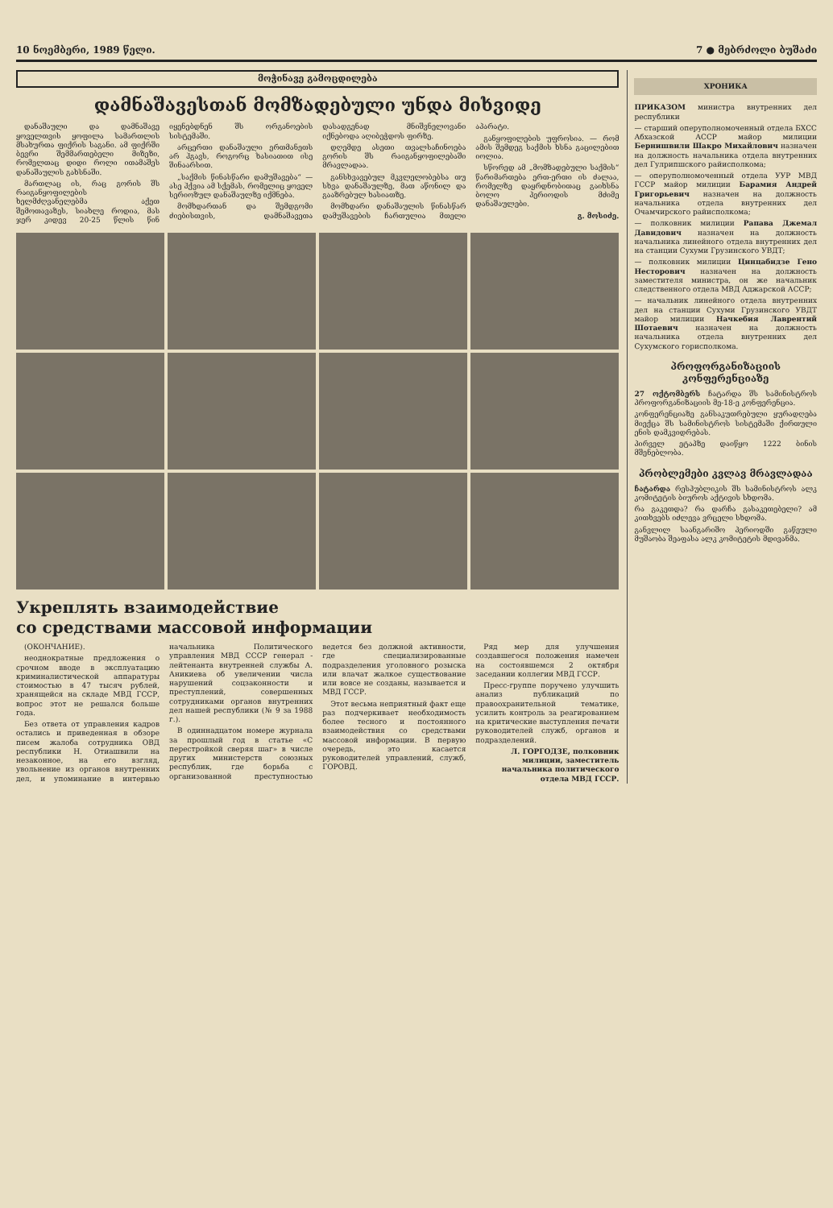10 ნოემბერი, 1989 წელი. 7 ● მებრძოლი ბუშაძი
მოჭინავე გამოცდილება
დამნაშავესთან მომზადებული უნდა მიხვიდე
დანაშაული და დამნაშავე ყოველთვის ყოფილა სამართლის მსახურთა ფიქრის საგანი. ამ ფიქრში ბევრი შემმართებელი მიზეზი, რომელთაც დიდი როლი ითამაშეს დანაშაულის გახსნაში.
მართლაც ის, რაც გორის შს რაიგანყოფილების ხელმძღვანელებმა აქეთ შემოთავაზეს, სიახლე როდია, მას ჯერ კიდევ 20-25 წლის წინ იყენებდნენ შს ორგანოების სისტემაში.
არცერთი დანაშაული ერთმანეთს არ ჰგავს, როგორც ხასიათით ისე შინაარსით.
„საქმის წინასწარი დამუშავება“ — ასე ჰქვია ამ სქემას, რომელიც ყოველ სერიოზულ დანაშაულზე იქმნება.
მომხდართან და შემდგომი ძიებისთვის, დამნაშავეთა დასადგენად მნიშვნელოვანი იქნებოდა აღიბეჭდოს ფირზე.
დღემდე ასეთი თვალსაჩინოება გორის შს რაიგანყოფილებაში მრავლადაა.
განსხვავებულ მკვლელობებსა თუ სხვა დანაშაულზე, მათ აწონილ და გააზრებულ ხასიათზე.
მომხდარი დანაშაულის წინასწარ დამუშავების ჩართულია მთელი აპარატი.
განყოფილების უფროსია. — რომ ამის შემდეგ საქმის ხსნა გაცილებით იოლია.
სწორედ ამ „მომზადებული საქმის“ წარიმართება ერთ-ერთი ის ძალაა, რომელზე დაყრდნობითაც გაიხსნა ბოლო პერიოდის მძიმე დანაშაულები.
გ. მოსიძე.
Укреплять взаимодействие
со средствами массовой информации
(ОКОНЧАНИЕ).
неоднократные предложения о срочном вводе в эксплуатацию криминалистической аппаратуры стоимостью в 47 тысяч рублей, хранящейся на складе МВД ГССР, вопрос этот не решался больше года.
Без ответа от управления кадров остались и приведенная в обзоре писем жалоба сотрудника ОВД республики Н. Отиашвили на незаконное, на его взгляд, увольнение из органов внутренних дел, и упоминание в интервью начальника Политического управления МВД СССР генерал - лейтенанта внутренней службы А. Аникиева об увеличении числа нарушений соцзаконности и преступлений, совершенных сотрудниками органов внутренних дел нашей республики (№ 9 за 1988 г.).
В одиннадцатом номере журнала за прошлый год в статье «С перестройкой сверяя шаг» в числе других министерств союзных республик, где борьба с организованной преступностью ведется без должной активности, где специализированные подразделения уголовного розыска или влачат жалкое существование или вовсе не созданы, называется и МВД ГССР.
Этот весьма неприятный факт еще раз подчеркивает необходимость более тесного и постоянного взаимодействия со средствами массовой информации. В первую очередь, это касается руководителей управлений, служб, ГОРОВД.
Ряд мер для улучшения создавшегося положения намечен на состоявшемся 2 октября заседании коллегии МВД ГССР.
Пресс-группе поручено улучшить анализ публикаций по правоохранительной тематике, усилить контроль за реагированием на критические выступления печати руководителей служб, органов и подразделений.
Л. ГОРГОДЗЕ, полковник милиции, заместитель начальника политического отдела МВД ГССР.
ХРОНИКА
ПРИКАЗОМ министра внутренних дел республики
— старший оперуполномоченный отдела БХСС Абхазской АССР майор милиции Бернишвили Шакро Михайлович назначен на должность начальника отдела внутренних дел Гулрипшского райисполкома;
— оперуполномоченный отдела УУР МВД ГССР майор милиции Барамия Андрей Григорьевич назначен на должность начальника отдела внутренних дел Очамчирского райисполкома;
— полковник милиции Рапава Джемал Давидович назначен на должность начальника линейного отдела внутренних дел на станции Сухуми Грузинского УВДТ;
— полковник милиции Цинцабидзе Гено Несторович назначен на должность заместителя министра, он же начальник следственного отдела МВД Аджарской АССР;
— начальник линейного отдела внутренних дел на станции Сухуми Грузинского УВДТ майор милиции Начкебия Лаврентий Шотаевич назначен на должность начальника отдела внутренних дел Сухумского горисполкома.
პროფორგანიზაციის კონფერენციაზე
27 ოქტომბერს ჩატარდა შს სამინისტროს პროფორგანიზაციის მე-18-ე კონფერენცია.
კონფერენციაზე განსაკუთრებული ყურადღება მიექცა შს სამინისტროს სისტემაში ქირთული ენის დამკვიდრებას.
პირველ ეტაპზე დაიწყო 1222 ბინის მშენებლობა.
პრობლემები კვლავ მრავლადაა
ჩატარდა რესპუბლიკის შს სამინისტროს ალკ კომიტეტის ბიუროს აქტივის სხდომა.
რა გაკეთდა? რა დარჩა გასაკეთებელი? ამ კითხვებს იძლევა ვრცელი სხდომა.
განვლილ საანგარიშო პერიოდში გაწეული მუშაობა შეაფასა ალკ კომიტეტის მდივანმა.